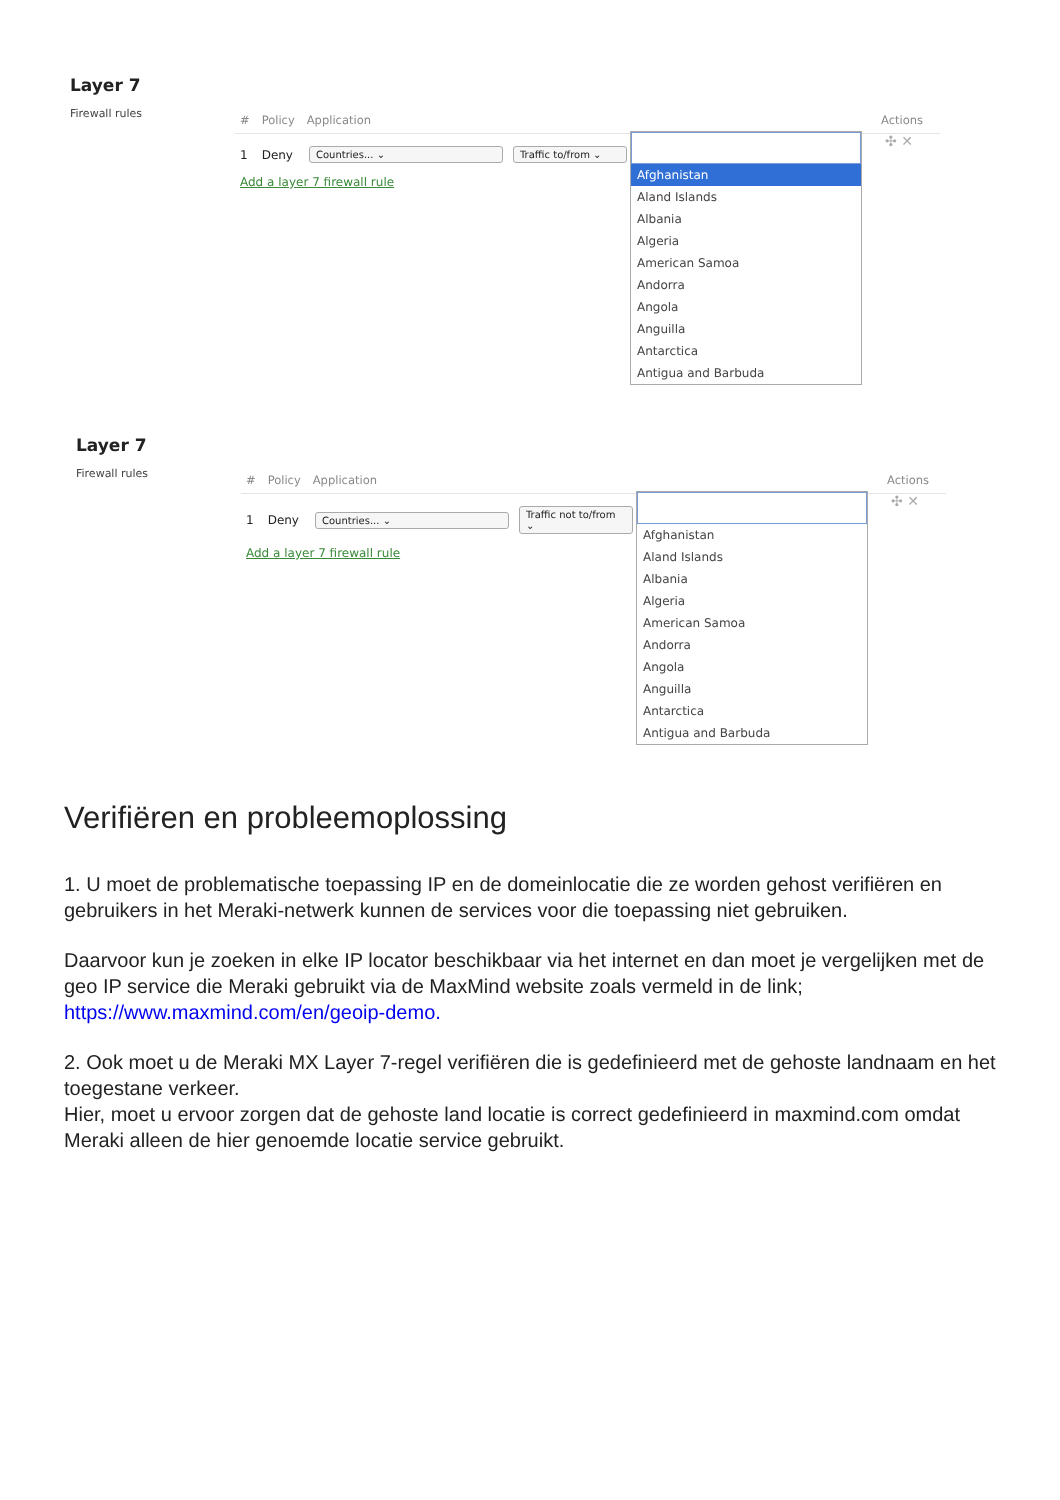Layer 7
Firewall rules
# Policy Application Actions
1 Deny Countries... ⌄ Traffic to/from ⌄
Add a layer 7 firewall rule
Afghanistan
Aland Islands
Albania
Algeria
American Samoa
Andorra
Angola
Anguilla
Antarctica
Antigua and Barbuda
✣ ✕
Layer 7
Firewall rules
# Policy Application Actions
1 Deny Countries... ⌄ Traffic not to/from ⌄
Add a layer 7 firewall rule
Afghanistan
Aland Islands
Albania
Algeria
American Samoa
Andorra
Angola
Anguilla
Antarctica
Antigua and Barbuda
✣ ✕
Verifiëren en probleemoplossing
1. U moet de problematische toepassing IP en de domeinlocatie die ze worden gehost verifiëren en gebruikers in het Meraki-netwerk kunnen de services voor die toepassing niet gebruiken.
Daarvoor kun je zoeken in elke IP locator beschikbaar via het internet en dan moet je vergelijken met de geo IP service die Meraki gebruikt via de MaxMind website zoals vermeld in de link; https://www.maxmind.com/en/geoip-demo.
2. Ook moet u de Meraki MX Layer 7-regel verifiëren die is gedefinieerd met de gehoste landnaam en het toegestane verkeer.
Hier, moet u ervoor zorgen dat de gehoste land locatie is correct gedefinieerd in maxmind.com omdat Meraki alleen de hier genoemde locatie service gebruikt.